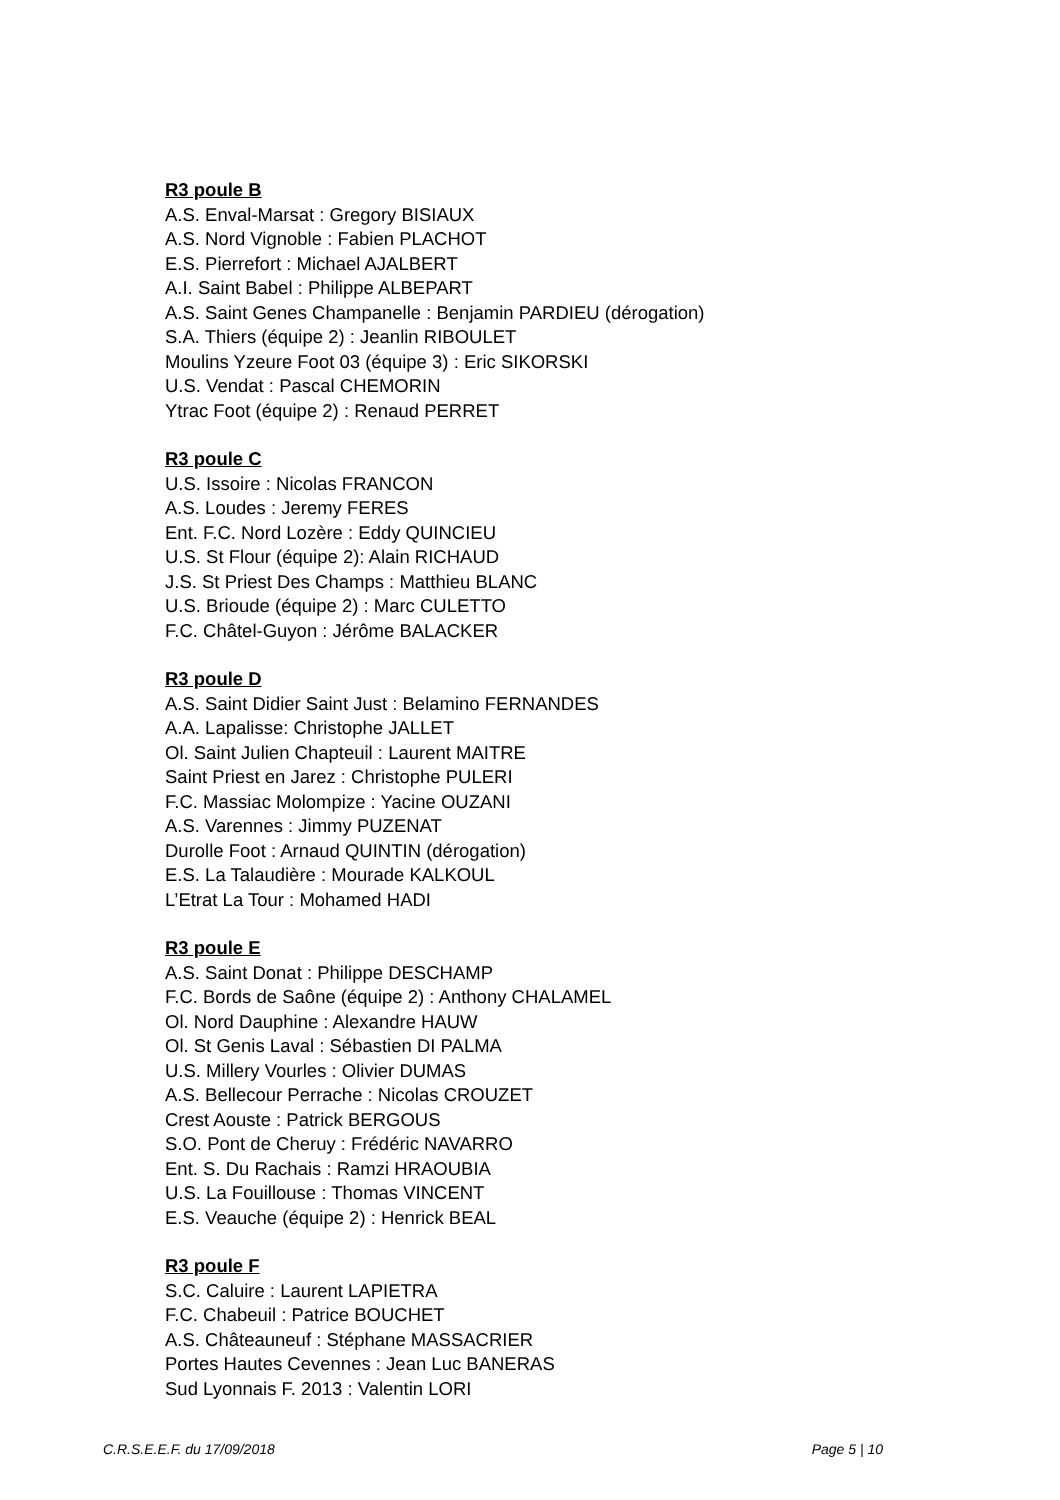R3 poule B
A.S. Enval-Marsat : Gregory BISIAUX
A.S. Nord Vignoble : Fabien PLACHOT
E.S. Pierrefort : Michael AJALBERT
A.I. Saint Babel : Philippe ALBEPART
A.S. Saint Genes Champanelle : Benjamin PARDIEU (dérogation)
S.A. Thiers (équipe 2) : Jeanlin RIBOULET
Moulins Yzeure Foot 03 (équipe 3) : Eric SIKORSKI
U.S. Vendat : Pascal CHEMORIN
Ytrac Foot (équipe 2) : Renaud PERRET
R3 poule C
U.S. Issoire : Nicolas FRANCON
A.S. Loudes : Jeremy FERES
Ent. F.C. Nord Lozère : Eddy QUINCIEU
U.S. St Flour (équipe 2): Alain RICHAUD
J.S. St Priest Des Champs : Matthieu BLANC
U.S. Brioude (équipe 2) : Marc CULETTO
F.C. Châtel-Guyon : Jérôme BALACKER
R3 poule D
A.S. Saint Didier Saint Just : Belamino FERNANDES
A.A. Lapalisse: Christophe JALLET
Ol. Saint Julien Chapteuil : Laurent MAITRE
Saint Priest en Jarez : Christophe PULERI
F.C. Massiac Molompize : Yacine OUZANI
A.S. Varennes : Jimmy PUZENAT
Durolle Foot : Arnaud QUINTIN (dérogation)
E.S. La Talaudière : Mourade KALKOUL
L’Etrat La Tour : Mohamed HADI
R3 poule E
A.S. Saint Donat : Philippe DESCHAMP
F.C. Bords de Saône (équipe 2) : Anthony CHALAMEL
Ol. Nord Dauphine : Alexandre HAUW
Ol. St Genis Laval : Sébastien DI PALMA
U.S. Millery Vourles : Olivier DUMAS
A.S. Bellecour Perrache : Nicolas CROUZET
Crest Aouste : Patrick BERGOUS
S.O. Pont de Cheruy : Frédéric NAVARRO
Ent. S. Du Rachais : Ramzi HRAOUBIA
U.S. La Fouillouse : Thomas VINCENT
E.S. Veauche (équipe 2) : Henrick BEAL
R3 poule F
S.C. Caluire : Laurent LAPIETRA
F.C. Chabeuil : Patrice BOUCHET
A.S. Châteauneuf : Stéphane MASSACRIER
Portes Hautes Cevennes : Jean Luc BANERAS
Sud Lyonnais F. 2013 : Valentin LORI
C.R.S.E.E.F. du 17/09/2018 Page 5 | 10